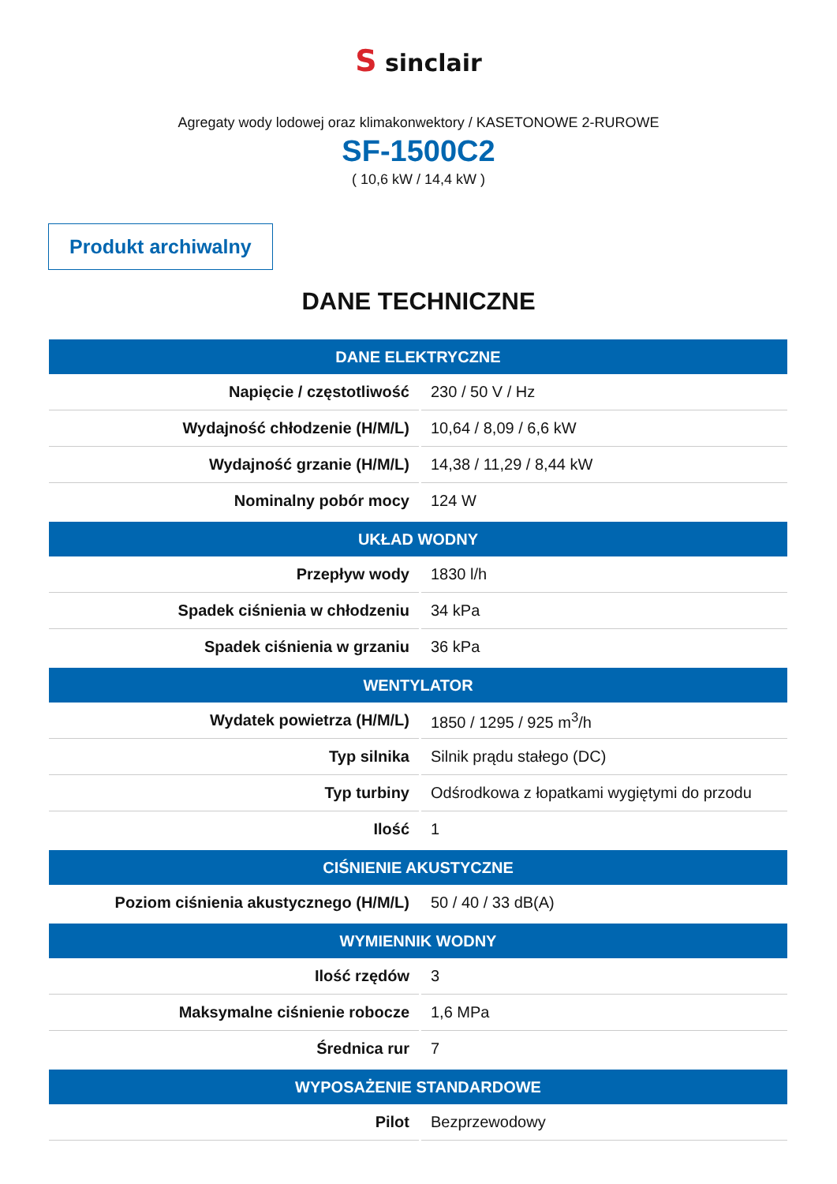S sinclair
Agregaty wody lodowej oraz klimakonwektory / KASETONOWE 2-RUROWE
SF-1500C2
( 10,6 kW / 14,4 kW )
Produkt archiwalny
DANE TECHNICZNE
| DANE ELEKTRYCZNE | |
| --- | --- |
| Napięcie / częstotliwość | 230 / 50 V / Hz |
| Wydajność chłodzenie (H/M/L) | 10,64 / 8,09 / 6,6 kW |
| Wydajność grzanie (H/M/L) | 14,38 / 11,29 / 8,44 kW |
| Nominalny pobór mocy | 124 W |
| UKŁAD WODNY | |
| Przepływ wody | 1830 l/h |
| Spadek ciśnienia w chłodzeniu | 34 kPa |
| Spadek ciśnienia w grzaniu | 36 kPa |
| WENTYLATOR | |
| Wydatek powietrza (H/M/L) | 1850 / 1295 / 925 m<sup>3</sup>/h |
| Typ silnika | Silnik prądu stałego (DC) |
| Typ turbiny | Odśrodkowa z łopatkami wygiętymi do przodu |
| Ilość | 1 |
| CIŚNIENIE AKUSTYCZNE | |
| Poziom ciśnienia akustycznego (H/M/L) | 50 / 40 / 33 dB(A) |
| WYMIENNIK WODNY | |
| Ilość rzędów | 3 |
| Maksymalne ciśnienie robocze | 1,6 MPa |
| Średnica rur | 7 |
| WYPOSAŻENIE STANDARDOWE | |
| Pilot | Bezprzewodowy |